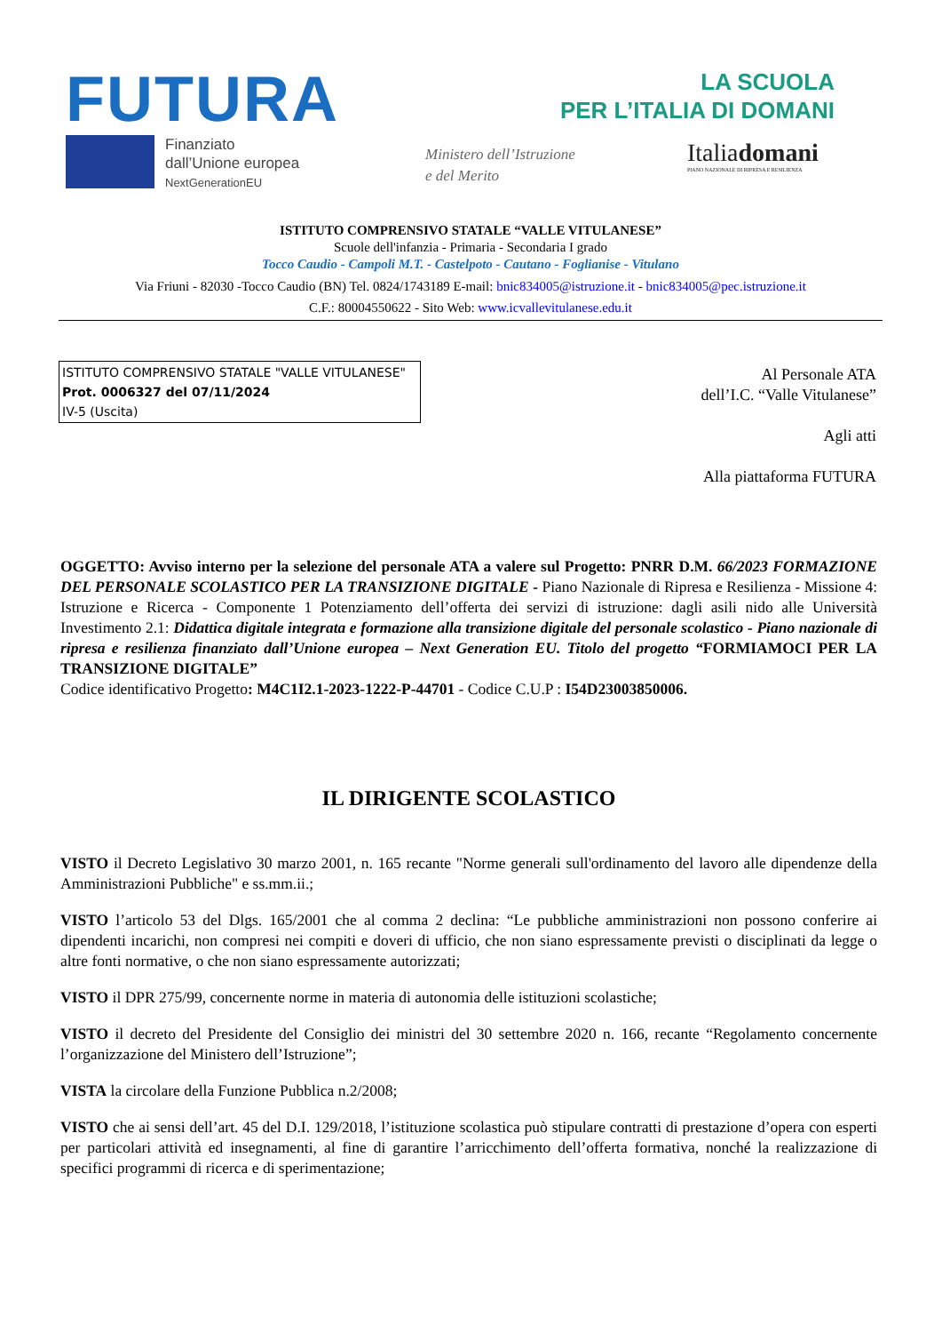FUTURA
LA SCUOLA
PER L’ITALIA DI DOMANI
Finanziato
dall’Unione europea
NextGenerationEU
Ministero dell’Istruzione
e del Merito
Italiadomani
PIANO NAZIONALE DI RIPRESA E RESILIENZA
ISTITUTO COMPRENSIVO STATALE “VALLE VITULANESE”
Scuole dell'infanzia - Primaria - Secondaria I grado
Tocco Caudio - Campoli M.T. - Castelpoto - Cautano - Foglianise - Vitulano
Via Friuni - 82030 -Tocco Caudio (BN) Tel. 0824/1743189 E-mail: bnic834005@istruzione.it - bnic834005@pec.istruzione.it
C.F.: 80004550622 - Sito Web: www.icvallevitulanese.edu.it
ISTITUTO COMPRENSIVO STATALE "VALLE VITULANESE"
Prot. 0006327 del 07/11/2024
IV-5 (Uscita)
Al Personale ATA
dell’I.C. “Valle Vitulanese”
Agli atti
Alla piattaforma FUTURA
OGGETTO: Avviso interno per la selezione del personale ATA a valere sul Progetto: PNRR D.M. 66/2023 FORMAZIONE DEL PERSONALE SCOLASTICO PER LA TRANSIZIONE DIGITALE - Piano Nazionale di Ripresa e Resilienza - Missione 4: Istruzione e Ricerca - Componente 1 Potenziamento dell’offerta dei servizi di istruzione: dagli asili nido alle Università Investimento 2.1: Didattica digitale integrata e formazione alla transizione digitale del personale scolastico - Piano nazionale di ripresa e resilienza finanziato dall’Unione europea – Next Generation EU. Titolo del progetto “FORMIAMOCI PER LA TRANSIZIONE DIGITALE”
Codice identificativo Progetto: M4C1I2.1-2023-1222-P-44701 - Codice C.U.P : I54D23003850006.
IL DIRIGENTE SCOLASTICO
VISTO il Decreto Legislativo 30 marzo 2001, n. 165 recante "Norme generali sull'ordinamento del lavoro alle dipendenze della Amministrazioni Pubbliche" e ss.mm.ii.;
VISTO l’articolo 53 del Dlgs. 165/2001 che al comma 2 declina: “Le pubbliche amministrazioni non possono conferire ai dipendenti incarichi, non compresi nei compiti e doveri di ufficio, che non siano espressamente previsti o disciplinati da legge o altre fonti normative, o che non siano espressamente autorizzati;
VISTO il DPR 275/99, concernente norme in materia di autonomia delle istituzioni scolastiche;
VISTO il decreto del Presidente del Consiglio dei ministri del 30 settembre 2020 n. 166, recante “Regolamento concernente l’organizzazione del Ministero dell’Istruzione”;
VISTA la circolare della Funzione Pubblica n.2/2008;
VISTO che ai sensi dell’art. 45 del D.I. 129/2018, l’istituzione scolastica può stipulare contratti di prestazione d’opera con esperti per particolari attività ed insegnamenti, al fine di garantire l’arricchimento dell’offerta formativa, nonché la realizzazione di specifici programmi di ricerca e di sperimentazione;